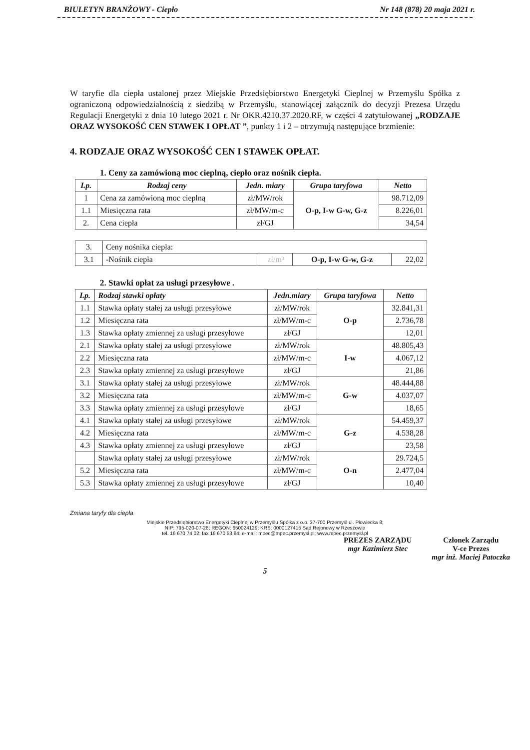BIULETYN BRANŻOWY - Ciepło Nr 148 (878) 20 maja 2021 r.
W taryfie dla ciepła ustalonej przez Miejskie Przedsiębiorstwo Energetyki Cieplnej w Przemyślu Spółka z ograniczoną odpowiedzialnością z siedzibą w Przemyślu, stanowiącej załącznik do decyzji Prezesa Urzędu Regulacji Energetyki z dnia 10 lutego 2021 r. Nr OKR.4210.37.2020.RF, w części 4 zatytułowanej „RODZAJE ORAZ WYSOKOŚĆ CEN STAWEK I OPŁAT ”, punkty 1 i 2 – otrzymują następujące brzmienie:
4. RODZAJE ORAZ WYSOKOŚĆ CEN I STAWEK OPŁAT.
1. Ceny za zamówioną moc cieplną, ciepło oraz nośnik ciepła.
| Lp. | Rodzaj ceny | Jedn. miary | Grupa taryfowa | Netto |
| --- | --- | --- | --- | --- |
| 1 | Cena za zamówioną moc cieplną | zł/MW/rok | O-p, I-w G-w, G-z | 98.712,09 |
| 1.1 | Miesięczna rata | zł/MW/m-c | | 8.226,01 |
| 2. | Cena ciepła | zł/GJ | | 34,54 |
| 3. | Ceny nośnika ciepła: | | | |
| 3.1 | -Nośnik ciepła | zł/m³ | O-p, I-w G-w, G-z | 22,02 |
2. Stawki opłat za usługi przesyłowe .
| Lp. | Rodzaj stawki opłaty | Jedn.miary | Grupa taryfowa | Netto |
| --- | --- | --- | --- | --- |
| 1.1 | Stawka opłaty stałej za usługi przesyłowe | zł/MW/rok | O-p | 32.841,31 |
| 1.2 | Miesięczna rata | zł/MW/m-c | | 2.736,78 |
| 1.3 | Stawka opłaty zmiennej za usługi przesyłowe | zł/GJ | | 12,01 |
| 2.1 | Stawka opłaty stałej za usługi przesyłowe | zł/MW/rok | I-w | 48.805,43 |
| 2.2 | Miesięczna rata | zł/MW/m-c | | 4.067,12 |
| 2.3 | Stawka opłaty zmiennej za usługi przesyłowe | zł/GJ | | 21,86 |
| 3.1 | Stawka opłaty stałej za usługi przesyłowe | zł/MW/rok | G-w | 48.444,88 |
| 3.2 | Miesięczna rata | zł/MW/m-c | | 4.037,07 |
| 3.3 | Stawka opłaty zmiennej za usługi przesyłowe | zł/GJ | | 18,65 |
| 4.1 | Stawka opłaty stałej za usługi przesyłowe | zł/MW/rok | G-z | 54.459,37 |
| 4.2 | Miesięczna rata | zł/MW/m-c | | 4.538,28 |
| 4.3 | Stawka opłaty zmiennej za usługi przesyłowe | zł/GJ | | 23,58 |
| | Stawka opłaty stałej za usługi przesyłowe | zł/MW/rok | O-n | 29.724,5 |
| 5.2 | Miesięczna rata | zł/MW/m-c | | 2.477,04 |
| 5.3 | Stawka opłaty zmiennej za usługi przesyłowe | zł/GJ | | 10,40 |
Zmiana taryfy dla ciepła
Miejskie Przedsiębiorstwo Energetyki Cieplnej w Przemyślu Spółka z o.o. 37-700 Przemyśl ul. Płowiecka 8;
NIP: 795-020-07-28; REGON: 650024129; KRS: 0000127415 Sąd Rejonowy w Rzeszowie
tel. 16 670 74 02; fax 16 670 53 84; e-mail: mpec@mpec.przemysl.pl; www.mpec.przemysl.pl
PREZES ZARZĄDU
mgr Kazimierz Stec
Członek Zarządu
V-ce Prezes
mgr inż. Maciej Patoczka
5